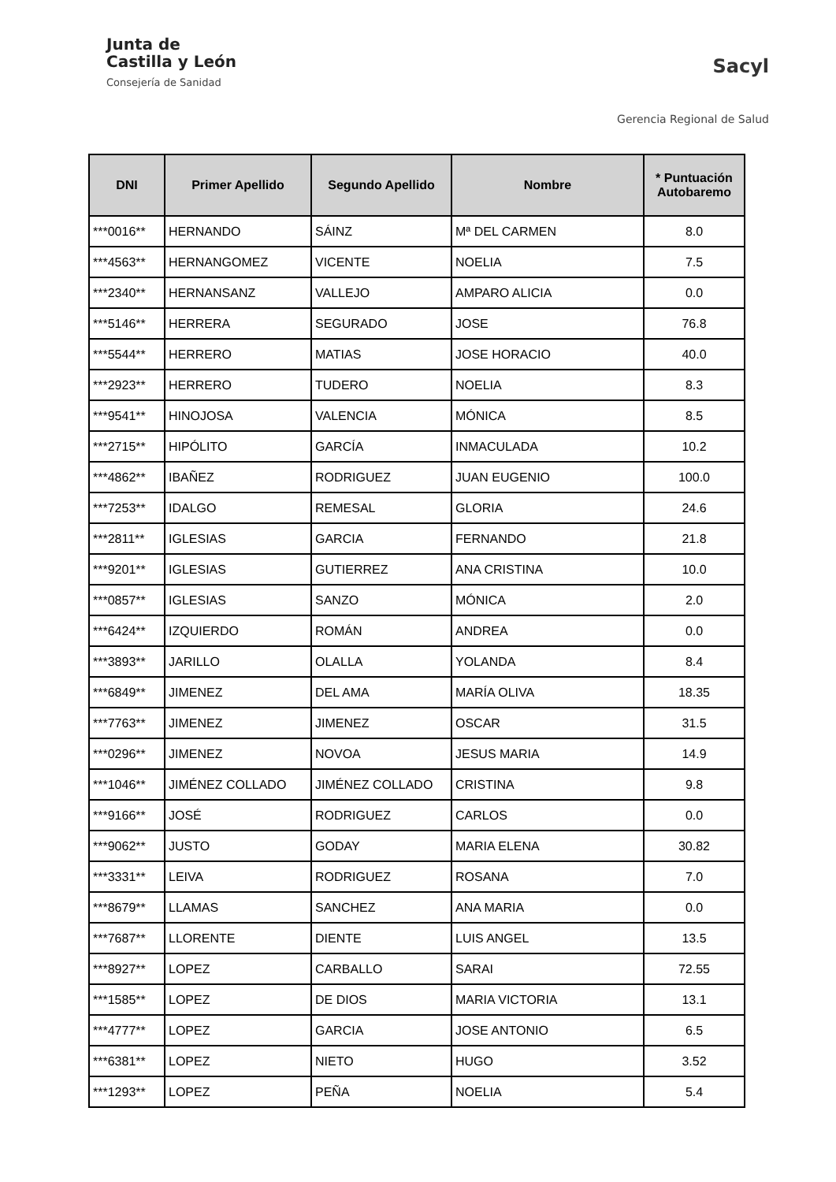Junta de
Castilla y León
Consejería de Sanidad
Sacyl
Gerencia Regional de Salud
| DNI | Primer Apellido | Segundo Apellido | Nombre | * Puntuación Autobaremo |
| --- | --- | --- | --- | --- |
| ***0016** | HERNANDO | SÁINZ | Mª DEL CARMEN | 8.0 |
| ***4563** | HERNANGOMEZ | VICENTE | NOELIA | 7.5 |
| ***2340** | HERNANSANZ | VALLEJO | AMPARO ALICIA | 0.0 |
| ***5146** | HERRERA | SEGURADO | JOSE | 76.8 |
| ***5544** | HERRERO | MATIAS | JOSE HORACIO | 40.0 |
| ***2923** | HERRERO | TUDERO | NOELIA | 8.3 |
| ***9541** | HINOJOSA | VALENCIA | MÓNICA | 8.5 |
| ***2715** | HIPÓLITO | GARCÍA | INMACULADA | 10.2 |
| ***4862** | IBAÑEZ | RODRIGUEZ | JUAN EUGENIO | 100.0 |
| ***7253** | IDALGO | REMESAL | GLORIA | 24.6 |
| ***2811** | IGLESIAS | GARCIA | FERNANDO | 21.8 |
| ***9201** | IGLESIAS | GUTIERREZ | ANA CRISTINA | 10.0 |
| ***0857** | IGLESIAS | SANZO | MÓNICA | 2.0 |
| ***6424** | IZQUIERDO | ROMÁN | ANDREA | 0.0 |
| ***3893** | JARILLO | OLALLA | YOLANDA | 8.4 |
| ***6849** | JIMENEZ | DEL AMA | MARÍA OLIVA | 18.35 |
| ***7763** | JIMENEZ | JIMENEZ | OSCAR | 31.5 |
| ***0296** | JIMENEZ | NOVOA | JESUS MARIA | 14.9 |
| ***1046** | JIMÉNEZ COLLADO | JIMÉNEZ COLLADO | CRISTINA | 9.8 |
| ***9166** | JOSÉ | RODRIGUEZ | CARLOS | 0.0 |
| ***9062** | JUSTO | GODAY | MARIA ELENA | 30.82 |
| ***3331** | LEIVA | RODRIGUEZ | ROSANA | 7.0 |
| ***8679** | LLAMAS | SANCHEZ | ANA MARIA | 0.0 |
| ***7687** | LLORENTE | DIENTE | LUIS ANGEL | 13.5 |
| ***8927** | LOPEZ | CARBALLO | SARAI | 72.55 |
| ***1585** | LOPEZ | DE DIOS | MARIA VICTORIA | 13.1 |
| ***4777** | LOPEZ | GARCIA | JOSE ANTONIO | 6.5 |
| ***6381** | LOPEZ | NIETO | HUGO | 3.52 |
| ***1293** | LOPEZ | PEÑA | NOELIA | 5.4 |